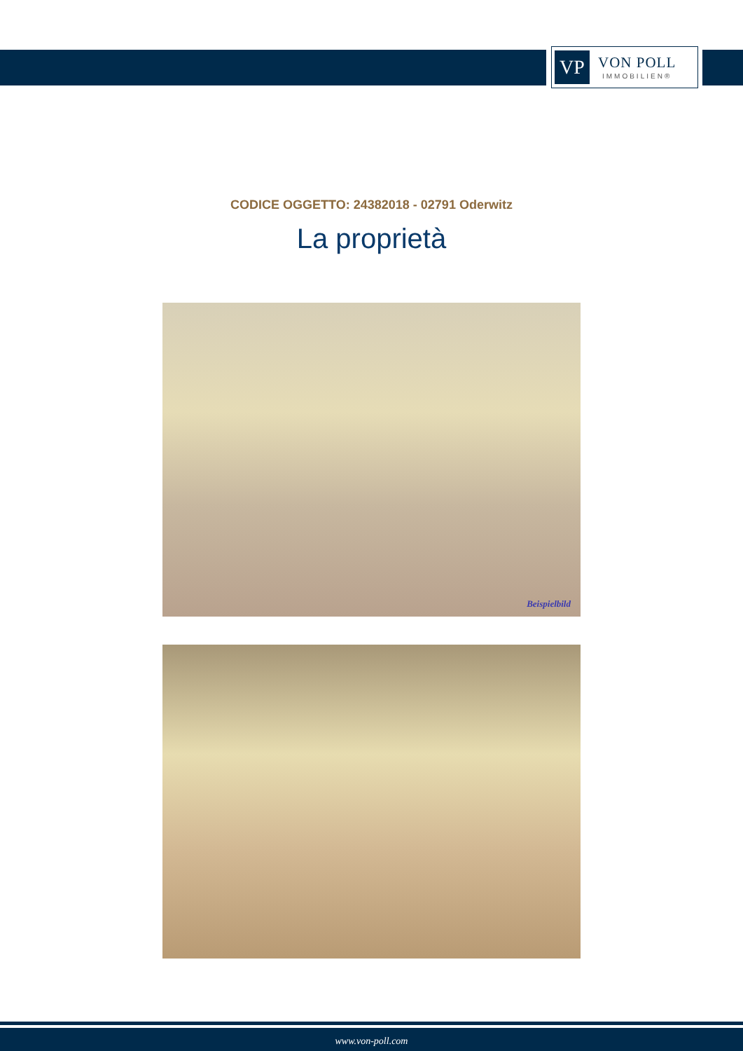VP
VON POLL
IMMOBILIEN®
CODICE OGGETTO: 24382018 - 02791 Oderwitz
La proprietà
Beispielbild
www.von-poll.com